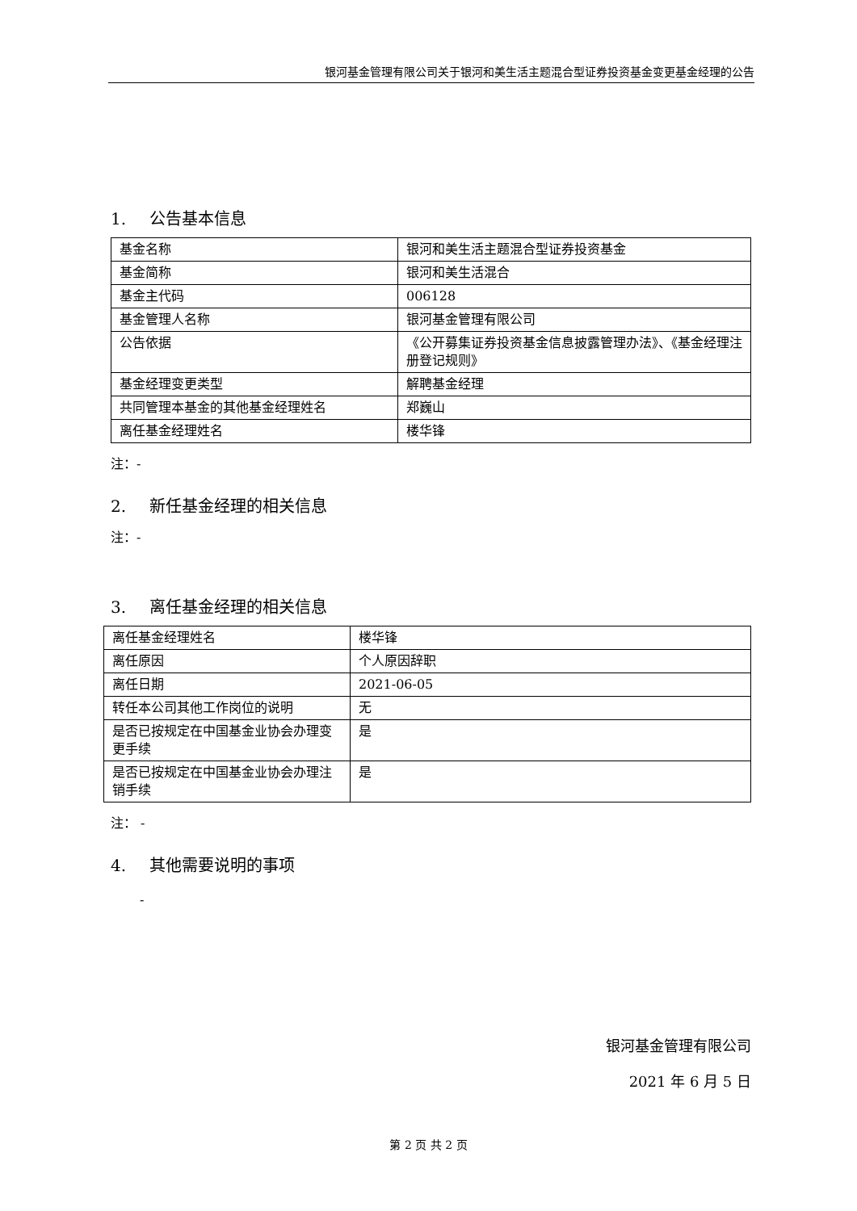银河基金管理有限公司关于银河和美生活主题混合型证券投资基金变更基金经理的公告
1. 公告基本信息
| 基金名称 | 银河和美生活主题混合型证券投资基金 |
| 基金简称 | 银河和美生活混合 |
| 基金主代码 | 006128 |
| 基金管理人名称 | 银河基金管理有限公司 |
| 公告依据 | 《公开募集证券投资基金信息披露管理办法》、《基金经理注册登记规则》 |
| 基金经理变更类型 | 解聘基金经理 |
| 共同管理本基金的其他基金经理姓名 | 郑巍山 |
| 离任基金经理姓名 | 楼华锋 |
注：-
2. 新任基金经理的相关信息
注：-
3. 离任基金经理的相关信息
| 离任基金经理姓名 | 楼华锋 |
| 离任原因 | 个人原因辞职 |
| 离任日期 | 2021-06-05 |
| 转任本公司其他工作岗位的说明 | 无 |
| 是否已按规定在中国基金业协会办理变更手续 | 是 |
| 是否已按规定在中国基金业协会办理注销手续 | 是 |
注： -
4. 其他需要说明的事项
-
银河基金管理有限公司
2021 年 6 月 5 日
第 2 页 共 2 页